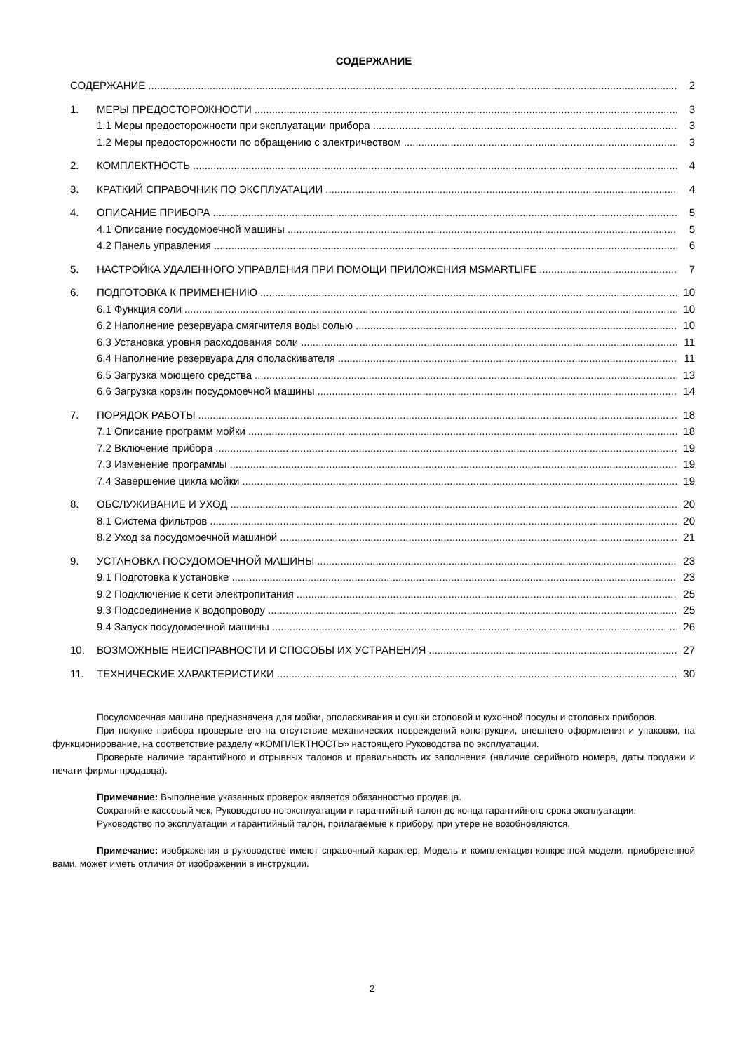СОДЕРЖАНИЕ
СОДЕРЖАНИЕ 2
1. МЕРЫ ПРЕДОСТОРОЖНОСТИ 3
1.1 Меры предосторожности при эксплуатации прибора 3
1.2 Меры предосторожности по обращению с электричеством 3
2. КОМПЛЕКТНОСТЬ 4
3. КРАТКИЙ СПРАВОЧНИК ПО ЭКСПЛУАТАЦИИ 4
4. ОПИСАНИЕ ПРИБОРА 5
4.1 Описание посудомоечной машины 5
4.2 Панель управления 6
5. НАСТРОЙКА УДАЛЕННОГО УПРАВЛЕНИЯ ПРИ ПОМОЩИ ПРИЛОЖЕНИЯ MSMARTLIFE 7
6. ПОДГОТОВКА К ПРИМЕНЕНИЮ 10
6.1 Функция соли 10
6.2 Наполнение резервуара смягчителя воды солью 10
6.3 Установка уровня расходования соли 11
6.4 Наполнение резервуара для ополаскивателя 11
6.5 Загрузка моющего средства 13
6.6 Загрузка корзин посудомоечной машины 14
7. ПОРЯДОК РАБОТЫ 18
7.1 Описание программ мойки 18
7.2 Включение прибора 19
7.3 Изменение программы 19
7.4 Завершение цикла мойки 19
8. ОБСЛУЖИВАНИЕ И УХОД 20
8.1 Система фильтров 20
8.2 Уход за посудомоечной машиной 21
9. УСТАНОВКА ПОСУДОМОЕЧНОЙ МАШИНЫ 23
9.1 Подготовка к установке 23
9.2 Подключение к сети электропитания 25
9.3 Подсоединение к водопроводу 25
9.4 Запуск посудомоечной машины 26
10. ВОЗМОЖНЫЕ НЕИСПРАВНОСТИ И СПОСОБЫ ИХ УСТРАНЕНИЯ 27
11. ТЕХНИЧЕСКИЕ ХАРАКТЕРИСТИКИ 30
Посудомоечная машина предназначена для мойки, ополаскивания и сушки столовой и кухонной посуды и столовых приборов.
При покупке прибора проверьте его на отсутствие механических повреждений конструкции, внешнего оформления и упаковки, на функционирование, на соответствие разделу «КОМПЛЕКТНОСТЬ» настоящего Руководства по эксплуатации.
Проверьте наличие гарантийного и отрывных талонов и правильность их заполнения (наличие серийного номера, даты продажи и печати фирмы-продавца).
Примечание: Выполнение указанных проверок является обязанностью продавца.
Сохраняйте кассовый чек, Руководство по эксплуатации и гарантийный талон до конца гарантийного срока эксплуатации.
Руководство по эксплуатации и гарантийный талон, прилагаемые к прибору, при утере не возобновляются.
Примечание: изображения в руководстве имеют справочный характер. Модель и комплектация конкретной модели, приобретенной вами, может иметь отличия от изображений в инструкции.
2